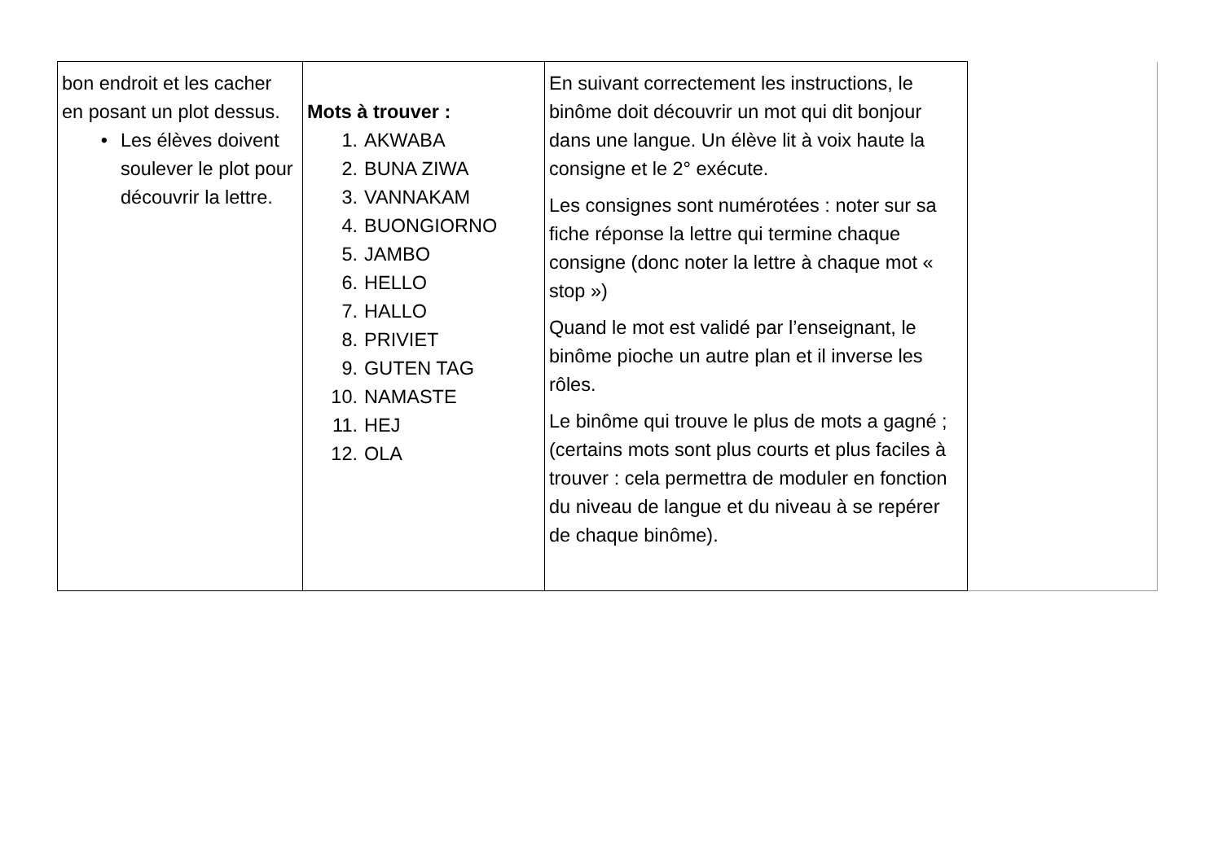| bon endroit et les cacher en posant un plot dessus. • Les élèves doivent soulever le plot pour découvrir la lettre. | Mots à trouver : 1. AKWABA 2. BUNA ZIWA 3. VANNAKAM 4. BUONGIORNO 5. JAMBO 6. HELLO 7. HALLO 8. PRIVIET 9. GUTEN TAG 10. NAMASTE 11. HEJ 12. OLA | En suivant correctement les instructions, le binôme doit découvrir un mot qui dit bonjour dans une langue. Un élève lit à voix haute la consigne et le 2° exécute. Les consignes sont numérotées : noter sur sa fiche réponse la lettre qui termine chaque consigne (donc noter la lettre à chaque mot « stop ») Quand le mot est validé par l’enseignant, le binôme pioche un autre plan et il inverse les rôles. Le binôme qui trouve le plus de mots a gagné ; (certains mots sont plus courts et plus faciles à trouver : cela permettra de moduler en fonction du niveau de langue et du niveau à se repérer de chaque binôme). | |